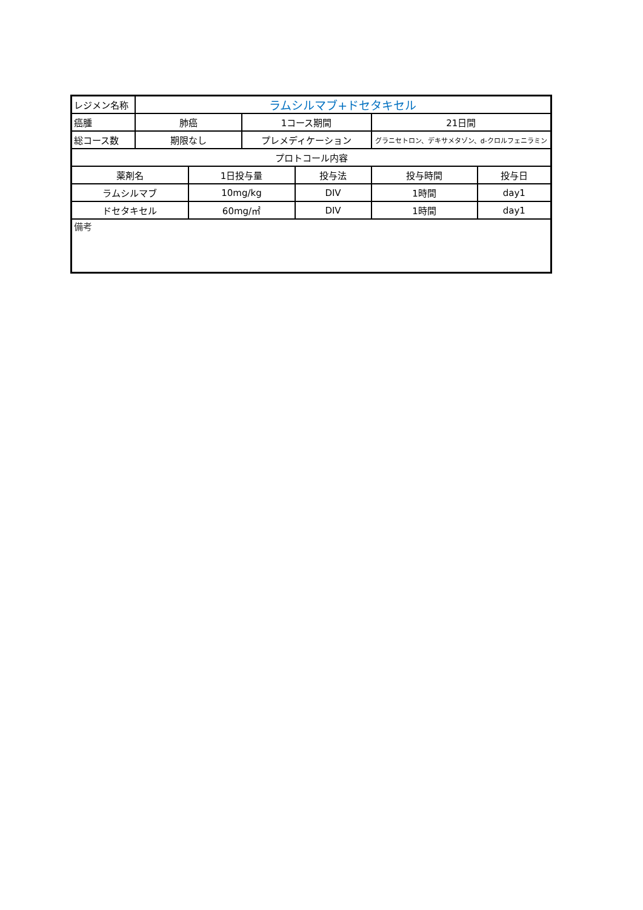| レジメン名称 | ラムシルマブ+ドセタキセル | | | | | |
| 癌腫 | 肺癌 | | 1コース期間 | | 21日間 | |
| 総コース数 | 期限なし | | プレメディケーション | | グラニセトロン、デキサメタゾン、d-クロルフェニラミン | |
| プロトコール内容 | | | | | | |
| 薬剤名 | | 1日投与量 | | 投与法 | 投与時間 | 投与日 |
| ラムシルマブ | | 10mg/kg | | DIV | 1時間 | day1 |
| ドセタキセル | | 60mg/㎡ | | DIV | 1時間 | day1 |
| 備考 | | | | | | |